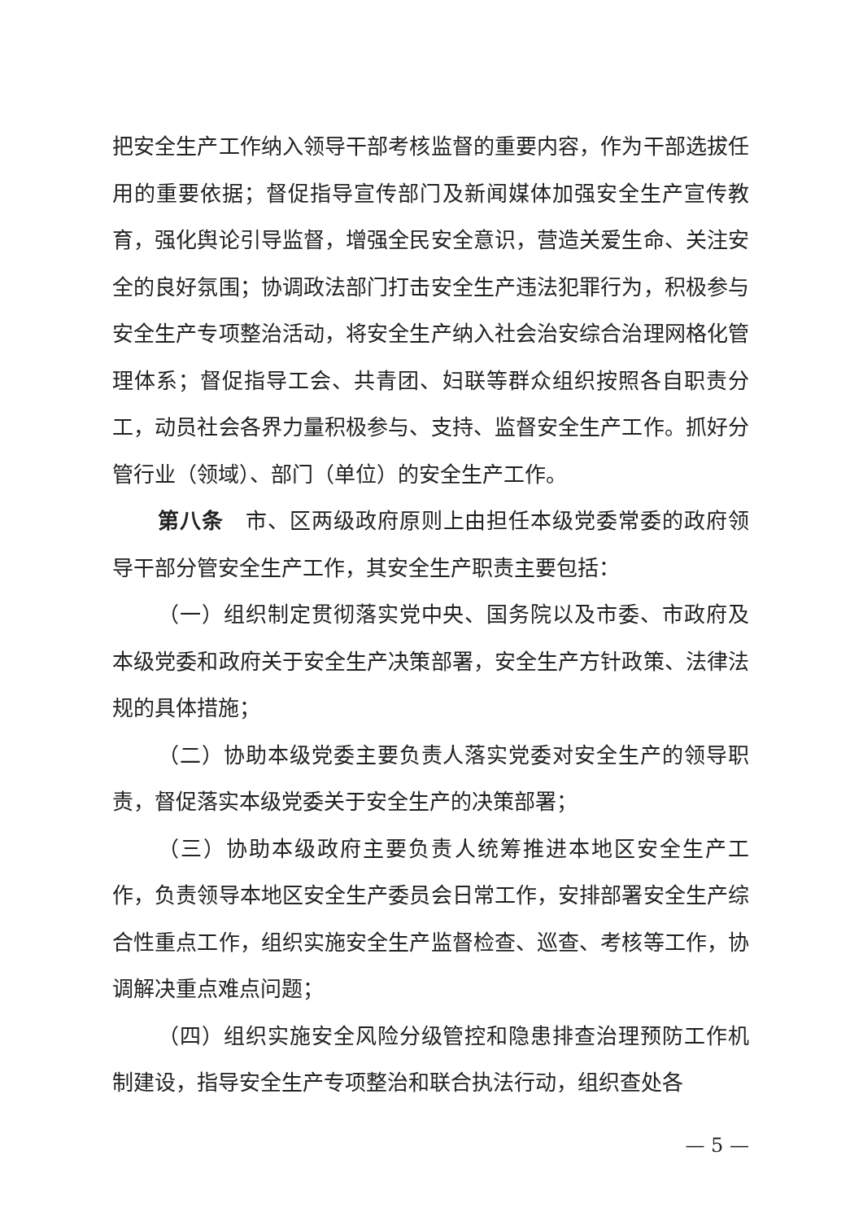把安全生产工作纳入领导干部考核监督的重要内容，作为干部选拔任用的重要依据；督促指导宣传部门及新闻媒体加强安全生产宣传教育，强化舆论引导监督，增强全民安全意识，营造关爱生命、关注安全的良好氛围；协调政法部门打击安全生产违法犯罪行为，积极参与安全生产专项整治活动，将安全生产纳入社会治安综合治理网格化管理体系；督促指导工会、共青团、妇联等群众组织按照各自职责分工，动员社会各界力量积极参与、支持、监督安全生产工作。抓好分管行业（领域）、部门（单位）的安全生产工作。
第八条　市、区两级政府原则上由担任本级党委常委的政府领导干部分管安全生产工作，其安全生产职责主要包括：
（一）组织制定贯彻落实党中央、国务院以及市委、市政府及本级党委和政府关于安全生产决策部署，安全生产方针政策、法律法规的具体措施；
（二）协助本级党委主要负责人落实党委对安全生产的领导职责，督促落实本级党委关于安全生产的决策部署；
（三）协助本级政府主要负责人统筹推进本地区安全生产工作，负责领导本地区安全生产委员会日常工作，安排部署安全生产综合性重点工作，组织实施安全生产监督检查、巡查、考核等工作，协调解决重点难点问题；
（四）组织实施安全风险分级管控和隐患排查治理预防工作机制建设，指导安全生产专项整治和联合执法行动，组织查处各
— 5 —